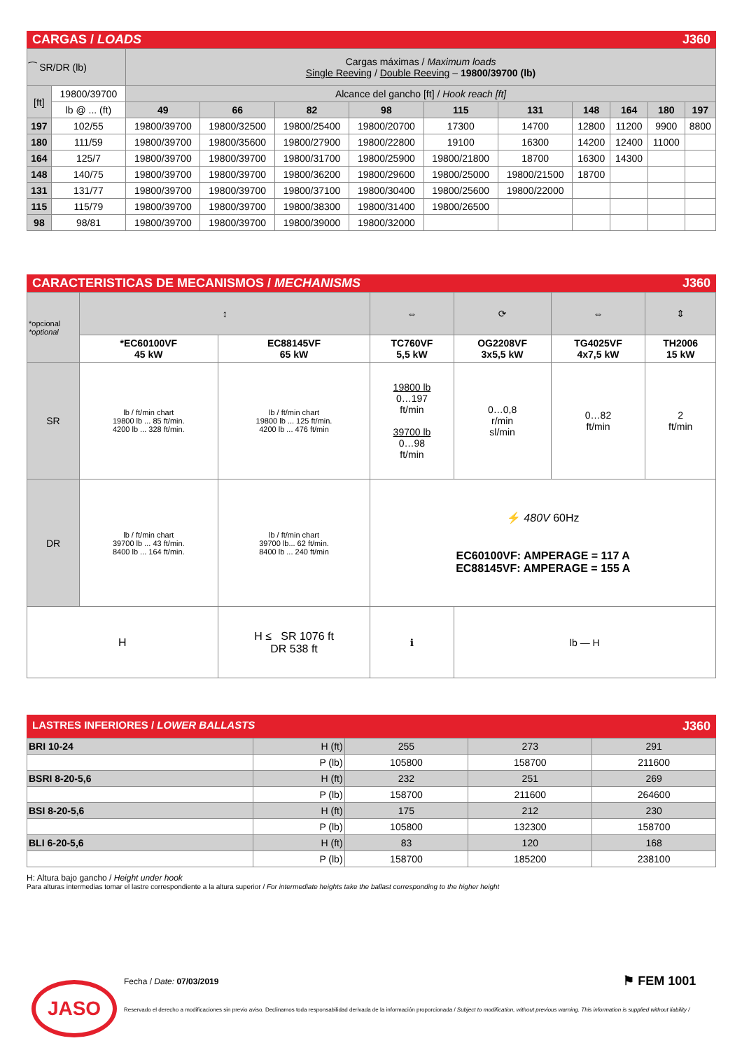CARGAS / LOADS J360
| ⁀ SR/DR (lb) | | Cargas máximas / Maximum loads Single Reeving / Double Reeving – 19800/39700 (lb) | | | | | | | | | |
| [ft] | 19800/39700 | Alcance del gancho [ft] / Hook reach [ft] | | | | | | | | | |
| | lb @ ... (ft) | 49 | 66 | 82 | 98 | 115 | 131 | 148 | 164 | 180 | 197 |
| 197 | 102/55 | 19800/39700 | 19800/32500 | 19800/25400 | 19800/20700 | 17300 | 14700 | 12800 | 11200 | 9900 | 8800 |
| 180 | 111/59 | 19800/39700 | 19800/35600 | 19800/27900 | 19800/22800 | 19100 | 16300 | 14200 | 12400 | 11000 | |
| 164 | 125/7 | 19800/39700 | 19800/39700 | 19800/31700 | 19800/25900 | 19800/21800 | 18700 | 16300 | 14300 | | |
| 148 | 140/75 | 19800/39700 | 19800/39700 | 19800/36200 | 19800/29600 | 19800/25000 | 19800/21500 | 18700 | | | |
| 131 | 131/77 | 19800/39700 | 19800/39700 | 19800/37100 | 19800/30400 | 19800/25600 | 19800/22000 | | | | |
| 115 | 115/79 | 19800/39700 | 19800/39700 | 19800/38300 | 19800/31400 | 19800/26500 | | | | | |
| 98 | 98/81 | 19800/39700 | 19800/39700 | 19800/39000 | 19800/32000 | | | | | | |
CARACTERISTICAS DE MECANISMOS / MECHANISMS J360
| *opcional *optional | ↕ | | ⇔ | ⟳ | ⇔ | ⇕ |
| | *EC60100VF 45 kW | EC88145VF 65 kW | TC760VF 5,5 kW | OG2208VF 3x5,5 kW | TG4025VF 4x7,5 kW | TH2006 15 kW |
| SR | lb / ft/min chart 19800 lb ... 85 ft/min. 4200 lb ... 328 ft/min. | lb / ft/min chart 19800 lb ... 125 ft/min. 4200 lb ... 476 ft/min | 19800 lb 0…197 ft/min 39700 lb 0…98 ft/min | 0…0,8 r/min sl/min | 0…82 ft/min | 2 ft/min |
| DR | lb / ft/min chart 39700 lb ... 43 ft/min. 8400 lb ... 164 ft/min. | lb / ft/min chart 39700 lb... 62 ft/min. 8400 lb ... 240 ft/min | ⚡ 480V 60Hz EC60100VF: AMPERAGE = 117 A EC88145VF: AMPERAGE = 155 A | | | |
| H | | H ≤ SR 1076 ft DR 538 ft | ℹ | lb — H | | |
LASTRES INFERIORES / LOWER BALLASTS J360
| BRI 10-24 | H (ft) | 255 | 273 | 291 |
| | P (lb) | 105800 | 158700 | 211600 |
| BSRI 8-20-5,6 | H (ft) | 232 | 251 | 269 |
| | P (lb) | 158700 | 211600 | 264600 |
| BSI 8-20-5,6 | H (ft) | 175 | 212 | 230 |
| | P (lb) | 105800 | 132300 | 158700 |
| BLI 6-20-5,6 | H (ft) | 83 | 120 | 168 |
| | P (lb) | 158700 | 185200 | 238100 |
H: Altura bajo gancho / Height under hook
Para alturas intermedias tomar el lastre correspondiente a la altura superior / For intermediate heights take the ballast corresponding to the higher height
JASO Fecha / Date: 07/03/2019 ⚑ FEM 1001
Reservado el derecho a modificaciones sin previo aviso. Declinamos toda responsabilidad derivada de la información proporcionada / Subject to modification, without previous warning. This information is supplied without liability /